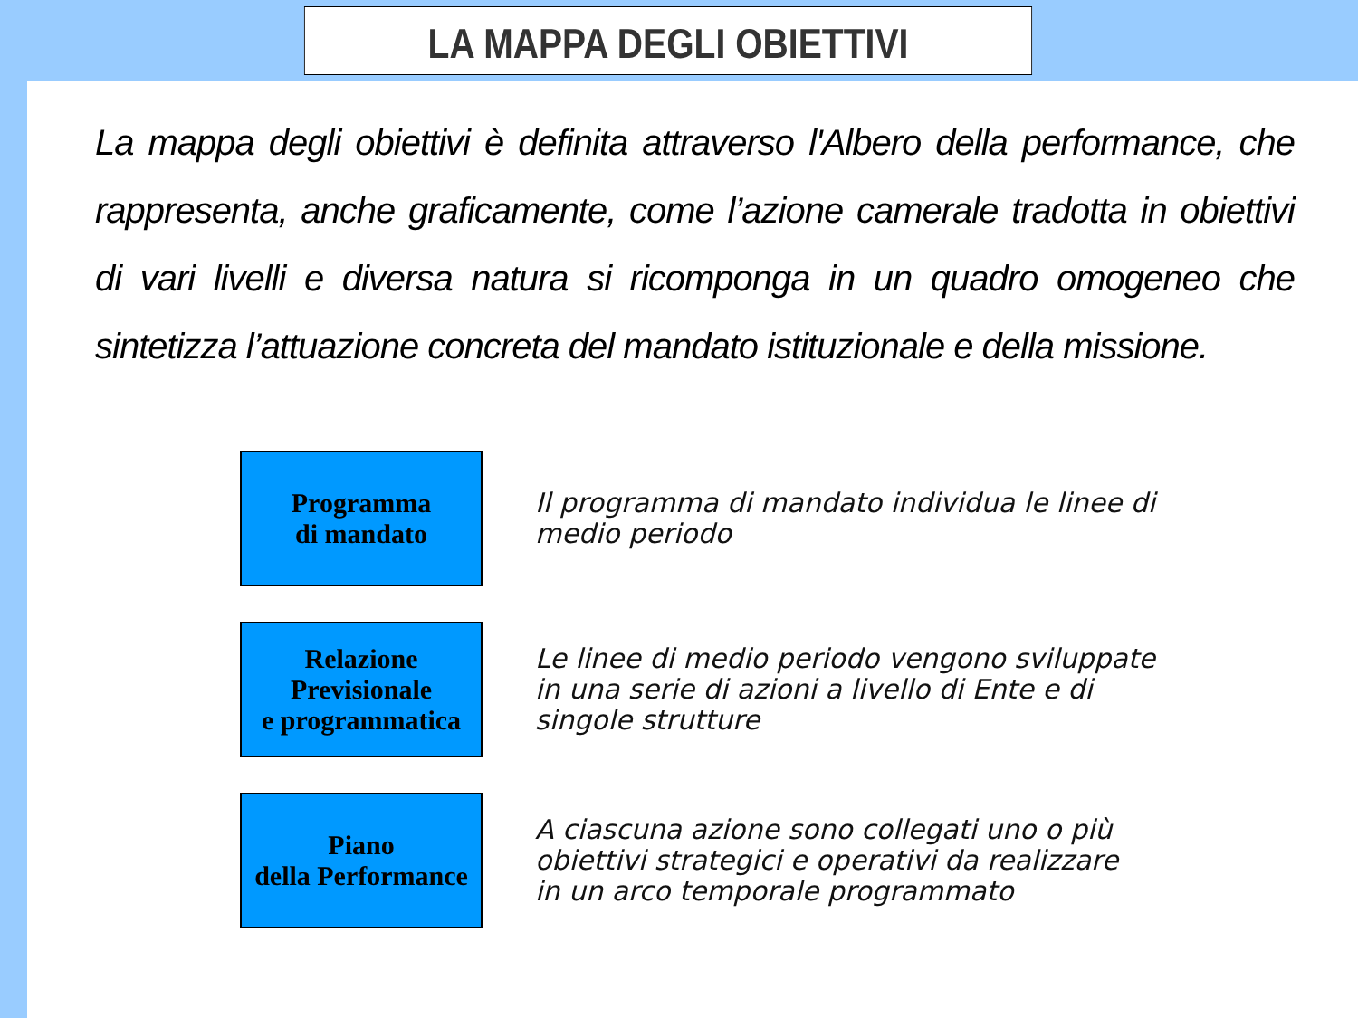LA MAPPA DEGLI OBIETTIVI
La mappa degli obiettivi è definita attraverso l'Albero della performance, che rappresenta, anche graficamente, come l’azione camerale tradotta in obiettivi di vari livelli e diversa natura si ricomponga in un quadro omogeneo che sintetizza l’attuazione concreta del mandato istituzionale e della missione.
Programma
di mandato
Il programma di mandato individua le linee di
medio periodo
Relazione
Previsionale
e programmatica
Le linee di medio periodo vengono sviluppate
in una serie di azioni a livello di Ente e di
singole strutture
Piano
della Performance
A ciascuna azione sono collegati uno o più
obiettivi strategici e operativi da realizzare
in un arco temporale programmato